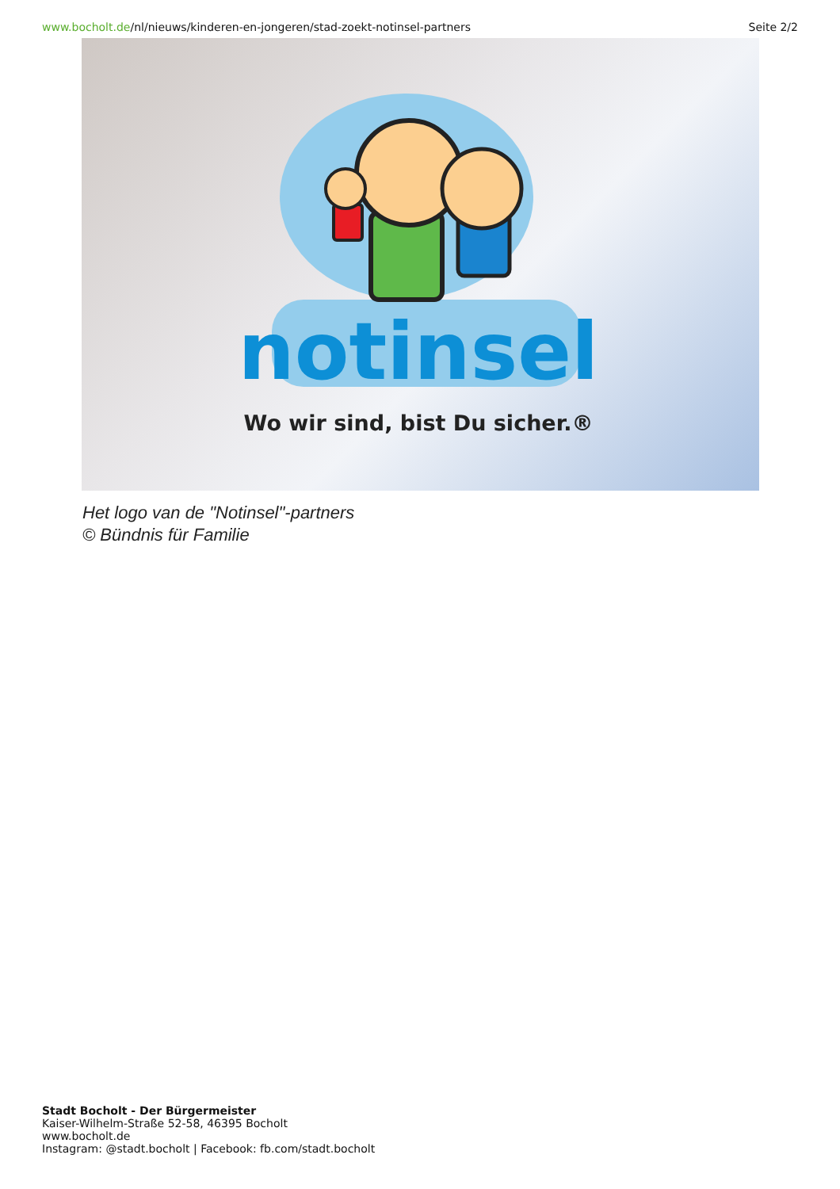www.bocholt.de/nl/nieuws/kinderen-en-jongeren/stad-zoekt-notinsel-partners Seite 2/2
notinsel
Wo wir sind, bist Du sicher.®
Het logo van de "Notinsel"-partners
© Bündnis für Familie
Stadt Bocholt - Der Bürgermeister
Kaiser-Wilhelm-Straße 52-58, 46395 Bocholt
www.bocholt.de
Instagram: @stadt.bocholt | Facebook: fb.com/stadt.bocholt